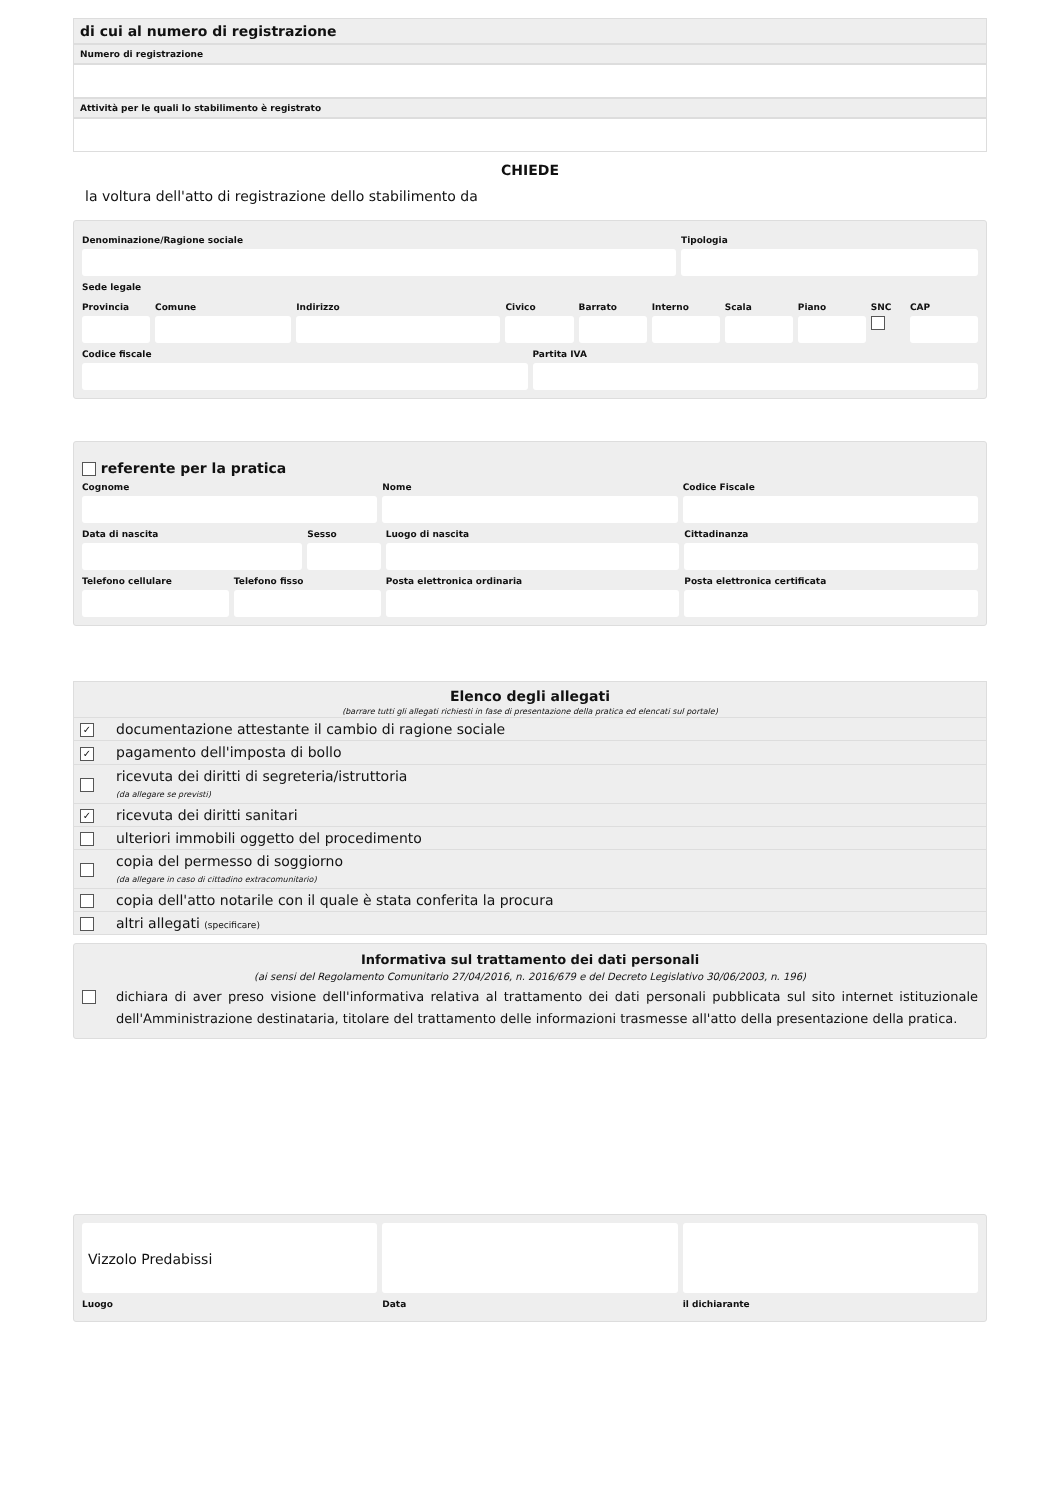di cui al numero di registrazione
Numero di registrazione
Attività per le quali lo stabilimento è registrato
CHIEDE
la voltura dell'atto di registrazione dello stabilimento da
Denominazione/Ragione sociale Tipologia
Sede legale
Provincia Comune Indirizzo Civico Barrato Interno Scala Piano SNC CAP
Codice fiscale Partita IVA
referente per la pratica
Cognome Nome Codice Fiscale
Data di nascita Sesso Luogo di nascita Cittadinanza
Telefono cellulare Telefono fisso Posta elettronica ordinaria Posta elettronica certificata
Elenco degli allegati
(barrare tutti gli allegati richiesti in fase di presentazione della pratica ed elencati sul portale)
| ✓ | documentazione attestante il cambio di ragione sociale |
| ✓ | pagamento dell'imposta di bollo |
| | ricevuta dei diritti di segreteria/istruttoria (da allegare se previsti) |
| ✓ | ricevuta dei diritti sanitari |
| | ulteriori immobili oggetto del procedimento |
| | copia del permesso di soggiorno (da allegare in caso di cittadino extracomunitario) |
| | copia dell'atto notarile con il quale è stata conferita la procura |
| | altri allegati (specificare) |
Informativa sul trattamento dei dati personali
(ai sensi del Regolamento Comunitario 27/04/2016, n. 2016/679 e del Decreto Legislativo 30/06/2003, n. 196)
dichiara di aver preso visione dell'informativa relativa al trattamento dei dati personali pubblicata sul sito internet istituzionale dell'Amministrazione destinataria, titolare del trattamento delle informazioni trasmesse all'atto della presentazione della pratica.
Vizzolo Predabissi
Luogo Data il dichiarante